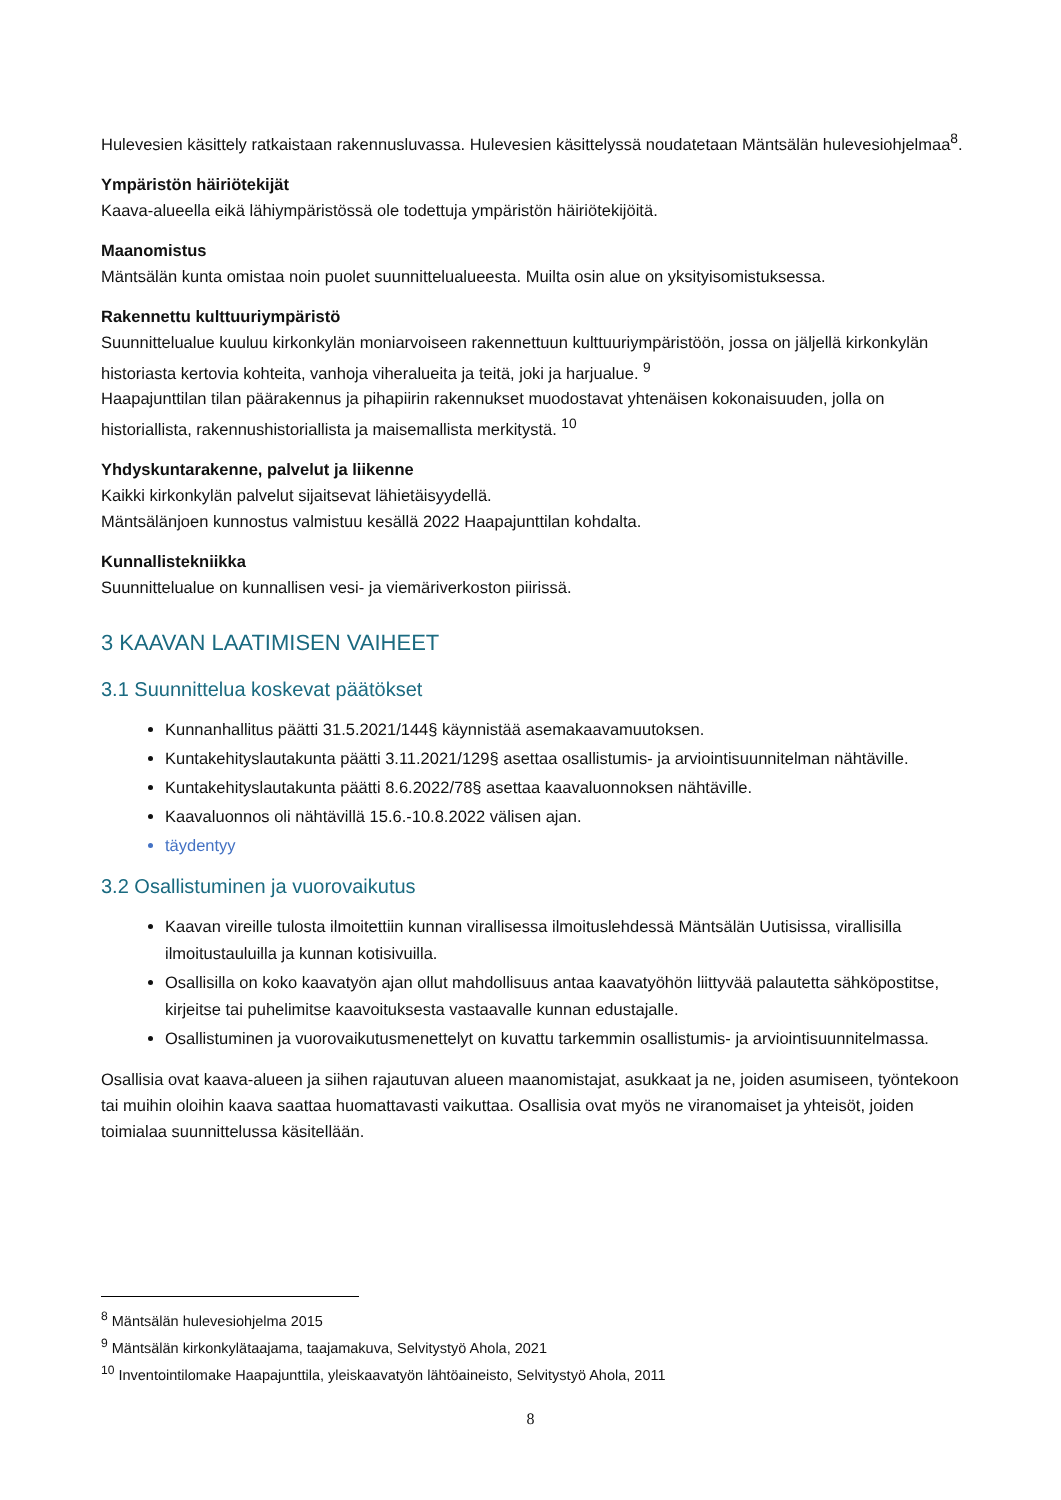Hulevesien käsittely ratkaistaan rakennusluvassa. Hulevesien käsittelyssä noudatetaan Mäntsälän hulevesiohjelmaa<sup>8</sup>.
Ympäristön häiriötekijät
Kaava-alueella eikä lähiympäristössä ole todettuja ympäristön häiriötekijöitä.
Maanomistus
Mäntsälän kunta omistaa noin puolet suunnittelualueesta. Muilta osin alue on yksityisomistuksessa.
Rakennettu kulttuuriympäristö
Suunnittelualue kuuluu kirkonkylän moniarvoiseen rakennettuun kulttuuriympäristöön, jossa on jäljellä kirkonkylän historiasta kertovia kohteita, vanhoja viheralueita ja teitä, joki ja harjualue. <sup>9</sup>
Haapajunttilan tilan päärakennus ja pihapiirin rakennukset muodostavat yhtenäisen kokonaisuuden, jolla on historiallista, rakennushistoriallista ja maisemallista merkitystä. <sup>10</sup>
Yhdyskuntarakenne, palvelut ja liikenne
Kaikki kirkonkylän palvelut sijaitsevat lähietäisyydellä.
Mäntsälänjoen kunnostus valmistuu kesällä 2022 Haapajunttilan kohdalta.
Kunnallistekniikka
Suunnittelualue on kunnallisen vesi- ja viemäriverkoston piirissä.
3 KAAVAN LAATIMISEN VAIHEET
3.1 Suunnittelua koskevat päätökset
Kunnanhallitus päätti 31.5.2021/144§ käynnistää asemakaavamuutoksen.
Kuntakehityslautakunta päätti 3.11.2021/129§ asettaa osallistumis- ja arviointisuunnitelman nähtäville.
Kuntakehityslautakunta päätti 8.6.2022/78§ asettaa kaavaluonnoksen nähtäville.
Kaavaluonnos oli nähtävillä 15.6.-10.8.2022 välisen ajan.
täydentyy
3.2 Osallistuminen ja vuorovaikutus
Kaavan vireille tulosta ilmoitettiin kunnan virallisessa ilmoituslehdessä Mäntsälän Uutisissa, virallisilla ilmoitustauluilla ja kunnan kotisivuilla.
Osallisilla on koko kaavatyön ajan ollut mahdollisuus antaa kaavatyöhön liittyvää palautetta sähköpostitse, kirjeitse tai puhelimitse kaavoituksesta vastaavalle kunnan edustajalle.
Osallistuminen ja vuorovaikutusmenettelyt on kuvattu tarkemmin osallistumis- ja arviointisuunnitelmassa.
Osallisia ovat kaava-alueen ja siihen rajautuvan alueen maanomistajat, asukkaat ja ne, joiden asumiseen, työntekoon tai muihin oloihin kaava saattaa huomattavasti vaikuttaa. Osallisia ovat myös ne viranomaiset ja yhteisöt, joiden toimialaa suunnittelussa käsitellään.
<sup>8</sup> Mäntsälän hulevesiohjelma 2015
<sup>9</sup> Mäntsälän kirkonkylätaajama, taajamakuva, Selvitystyö Ahola, 2021
<sup>10</sup> Inventointilomake Haapajunttila, yleiskaavatyön lähtöaineisto, Selvitystyö Ahola, 2011
8